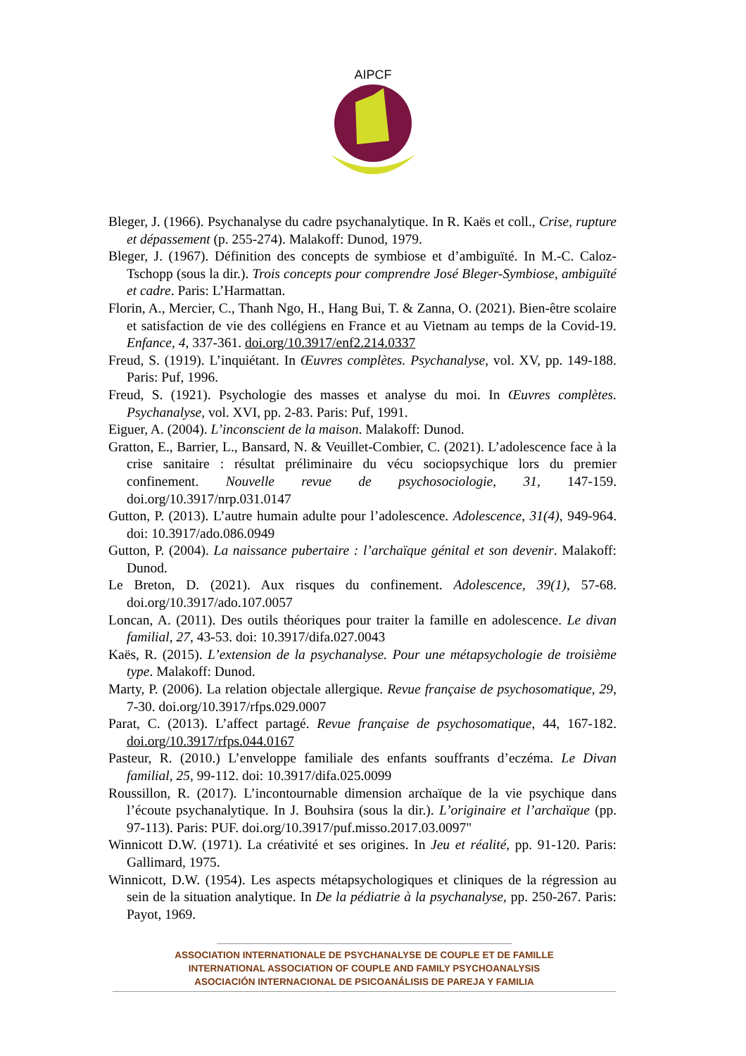AIPCF
Bleger, J. (1966). Psychanalyse du cadre psychanalytique. In R. Kaës et coll., Crise, rupture et dépassement (p. 255-274). Malakoff: Dunod, 1979.
Bleger, J. (1967). Définition des concepts de symbiose et d’ambiguïté. In M.-C. Caloz-Tschopp (sous la dir.). Trois concepts pour comprendre José Bleger-Symbiose, ambiguïté et cadre. Paris: L’Harmattan.
Florin, A., Mercier, C., Thanh Ngo, H., Hang Bui, T. & Zanna, O. (2021). Bien-être scolaire et satisfaction de vie des collégiens en France et au Vietnam au temps de la Covid-19. Enfance, 4, 337-361. doi.org/10.3917/enf2.214.0337
Freud, S. (1919). L’inquiétant. In Œuvres complètes. Psychanalyse, vol. XV, pp. 149-188. Paris: Puf, 1996.
Freud, S. (1921). Psychologie des masses et analyse du moi. In Œuvres complètes. Psychanalyse, vol. XVI, pp. 2-83. Paris: Puf, 1991.
Eiguer, A. (2004). L’inconscient de la maison. Malakoff: Dunod.
Gratton, E., Barrier, L., Bansard, N. & Veuillet-Combier, C. (2021). L’adolescence face à la crise sanitaire : résultat préliminaire du vécu sociopsychique lors du premier confinement. Nouvelle revue de psychosociologie, 31, 147-159. doi.org/10.3917/nrp.031.0147
Gutton, P. (2013). L’autre humain adulte pour l’adolescence. Adolescence, 31(4), 949-964. doi: 10.3917/ado.086.0949
Gutton, P. (2004). La naissance pubertaire : l’archaïque génital et son devenir. Malakoff: Dunod.
Le Breton, D. (2021). Aux risques du confinement. Adolescence, 39(1), 57-68. doi.org/10.3917/ado.107.0057
Loncan, A. (2011). Des outils théoriques pour traiter la famille en adolescence. Le divan familial, 27, 43-53. doi: 10.3917/difa.027.0043
Kaës, R. (2015). L’extension de la psychanalyse. Pour une métapsychologie de troisième type. Malakoff: Dunod.
Marty, P. (2006). La relation objectale allergique. Revue française de psychosomatique, 29, 7-30. doi.org/10.3917/rfps.029.0007
Parat, C. (2013). L’affect partagé. Revue française de psychosomatique, 44, 167-182. doi.org/10.3917/rfps.044.0167
Pasteur, R. (2010.) L’enveloppe familiale des enfants souffrants d’eczéma. Le Divan familial, 25, 99-112. doi: 10.3917/difa.025.0099
Roussillon, R. (2017). L’incontournable dimension archaïque de la vie psychique dans l’écoute psychanalytique. In J. Bouhsira (sous la dir.). L’originaire et l’archaïque (pp. 97-113). Paris: PUF. doi.org/10.3917/puf.misso.2017.03.0097"
Winnicott D.W. (1971). La créativité et ses origines. In Jeu et réalité, pp. 91-120. Paris: Gallimard, 1975.
Winnicott, D.W. (1954). Les aspects métapsychologiques et cliniques de la régression au sein de la situation analytique. In De la pédiatrie à la psychanalyse, pp. 250-267. Paris: Payot, 1969.
ASSOCIATION INTERNATIONALE DE PSYCHANALYSE DE COUPLE ET DE FAMILLE
INTERNATIONAL ASSOCIATION OF COUPLE AND FAMILY PSYCHOANALYSIS
ASOCIACIÓN INTERNACIONAL DE PSICOANÁLISIS DE PAREJA Y FAMILIA